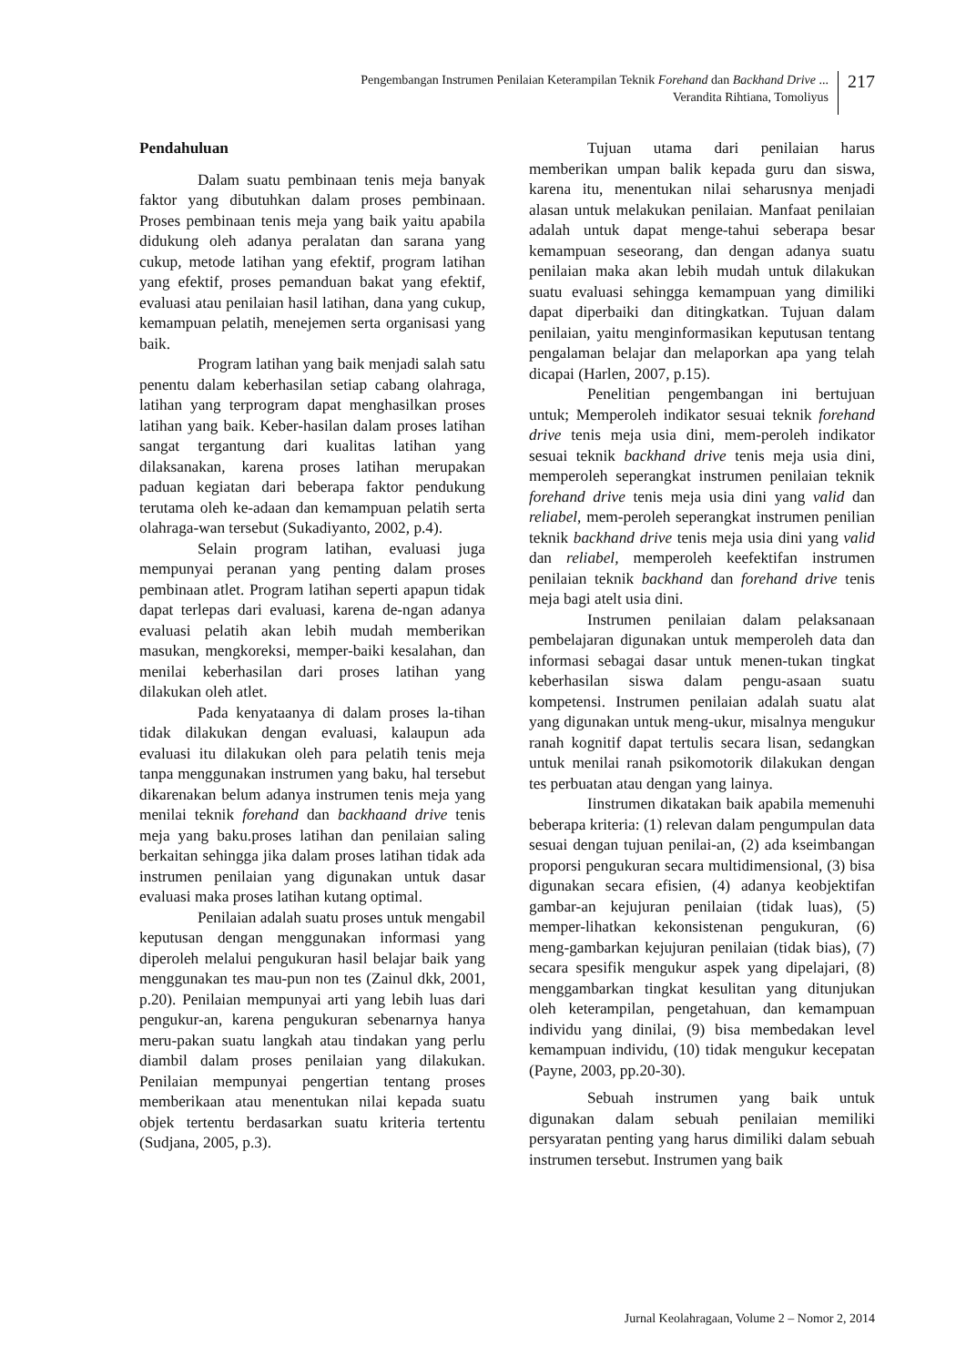Pengembangan Instrumen Penilaian Keterampilan Teknik Forehand dan Backhand Drive ...
Verandita Rihtiana, Tomoliyus
217
Pendahuluan
Dalam suatu pembinaan tenis meja banyak faktor yang dibutuhkan dalam proses pembinaan. Proses pembinaan tenis meja yang baik yaitu apabila didukung oleh adanya peralatan dan sarana yang cukup, metode latihan yang efektif, program latihan yang efektif, proses pemanduan bakat yang efektif, evaluasi atau penilaian hasil latihan, dana yang cukup, kemampuan pelatih, menejemen serta organisasi yang baik.
Program latihan yang baik menjadi salah satu penentu dalam keberhasilan setiap cabang olahraga, latihan yang terprogram dapat menghasilkan proses latihan yang baik. Keber-hasilan dalam proses latihan sangat tergantung dari kualitas latihan yang dilaksanakan, karena proses latihan merupakan paduan kegiatan dari beberapa faktor pendukung terutama oleh ke-adaan dan kemampuan pelatih serta olahraga-wan tersebut (Sukadiyanto, 2002, p.4).
Selain program latihan, evaluasi juga mempunyai peranan yang penting dalam proses pembinaan atlet. Program latihan seperti apapun tidak dapat terlepas dari evaluasi, karena de-ngan adanya evaluasi pelatih akan lebih mudah memberikan masukan, mengkoreksi, memper-baiki kesalahan, dan menilai keberhasilan dari proses latihan yang dilakukan oleh atlet.
Pada kenyataanya di dalam proses la-tihan tidak dilakukan dengan evaluasi, kalaupun ada evaluasi itu dilakukan oleh para pelatih tenis meja tanpa menggunakan instrumen yang baku, hal tersebut dikarenakan belum adanya instrumen tenis meja yang menilai teknik forehand dan backhaand drive tenis meja yang baku.proses latihan dan penilaian saling berkaitan sehingga jika dalam proses latihan tidak ada instrumen penilaian yang digunakan untuk dasar evaluasi maka proses latihan kutang optimal.
Penilaian adalah suatu proses untuk mengabil keputusan dengan menggunakan informasi yang diperoleh melalui pengukuran hasil belajar baik yang menggunakan tes mau-pun non tes (Zainul dkk, 2001, p.20). Penilaian mempunyai arti yang lebih luas dari pengukur-an, karena pengukuran sebenarnya hanya meru-pakan suatu langkah atau tindakan yang perlu diambil dalam proses penilaian yang dilakukan. Penilaian mempunyai pengertian tentang proses memberikaan atau menentukan nilai kepada suatu objek tertentu berdasarkan suatu kriteria tertentu (Sudjana, 2005, p.3).
Tujuan utama dari penilaian harus memberikan umpan balik kepada guru dan siswa, karena itu, menentukan nilai seharusnya menjadi alasan untuk melakukan penilaian. Manfaat penilaian adalah untuk dapat menge-tahui seberapa besar kemampuan seseorang, dan dengan adanya suatu penilaian maka akan lebih mudah untuk dilakukan suatu evaluasi sehingga kemampuan yang dimiliki dapat diperbaiki dan ditingkatkan. Tujuan dalam penilaian, yaitu menginformasikan keputusan tentang pengalaman belajar dan melaporkan apa yang telah dicapai (Harlen, 2007, p.15).
Penelitian pengembangan ini bertujuan untuk; Memperoleh indikator sesuai teknik forehand drive tenis meja usia dini, mem-peroleh indikator sesuai teknik backhand drive tenis meja usia dini, memperoleh seperangkat instrumen penilaian teknik forehand drive tenis meja usia dini yang valid dan reliabel, mem-peroleh seperangkat instrumen penilian teknik backhand drive tenis meja usia dini yang valid dan reliabel, memperoleh keefektifan instrumen penilaian teknik backhand dan forehand drive tenis meja bagi atelt usia dini.
Instrumen penilaian dalam pelaksanaan pembelajaran digunakan untuk memperoleh data dan informasi sebagai dasar untuk menen-tukan tingkat keberhasilan siswa dalam pengu-asaan suatu kompetensi. Instrumen penilaian adalah suatu alat yang digunakan untuk meng-ukur, misalnya mengukur ranah kognitif dapat tertulis secara lisan, sedangkan untuk menilai ranah psikomotorik dilakukan dengan tes perbuatan atau dengan yang lainya.
Iinstrumen dikatakan baik apabila memenuhi beberapa kriteria: (1) relevan dalam pengumpulan data sesuai dengan tujuan penilai-an, (2) ada kseimbangan proporsi pengukuran secara multidimensional, (3) bisa digunakan secara efisien, (4) adanya keobjektifan gambar-an kejujuran penilaian (tidak luas), (5) memper-lihatkan kekonsistenan pengukuran, (6) meng-gambarkan kejujuran penilaian (tidak bias), (7) secara spesifik mengukur aspek yang dipelajari, (8) menggambarkan tingkat kesulitan yang ditunjukan oleh keterampilan, pengetahuan, dan kemampuan individu yang dinilai, (9) bisa membedakan level kemampuan individu, (10) tidak mengukur kecepatan (Payne, 2003, pp.20-30).
Sebuah instrumen yang baik untuk digunakan dalam sebuah penilaian memiliki persyaratan penting yang harus dimiliki dalam sebuah instrumen tersebut. Instrumen yang baik
Jurnal Keolahragaan, Volume 2 – Nomor 2, 2014